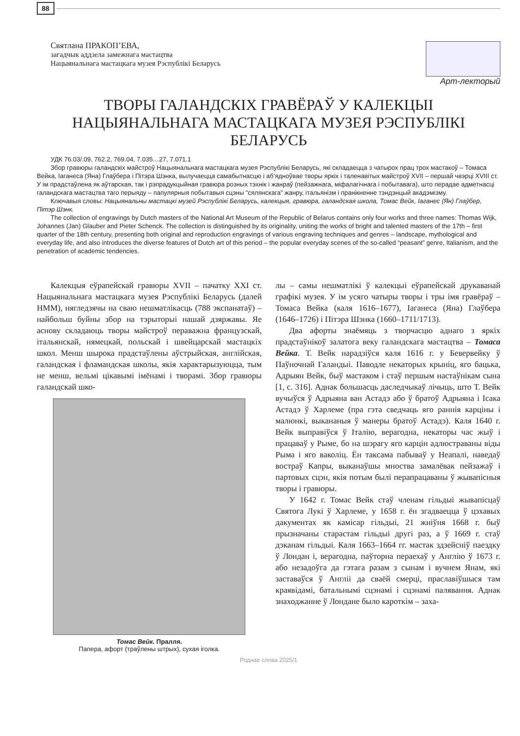88
Святлана ПРАКОП’ЕВА,
загадчык аддзела замежнага мастацтва
Нацыянальнага мастацкага музея Рэспублікі Беларусь
Арт-лекторый
ТВОРЫ ГАЛАНДСКІХ ГРАВЁРАЎ У КАЛЕКЦЫІ
НАЦЫЯНАЛЬНАГА МАСТАЦКАГА МУЗЕЯ РЭСПУБЛІКІ БЕЛАРУСЬ
УДК 76.03/.09, 762.2, 769.04, 7.035…27, 7.071.1
Збор гравюры галандскіх майстроў Нацыянальнага мастацкага музея Рэспублікі Беларусь, які складаецца з чатырох прац трох мастакоў – Томаса Вейка, Іаганеса (Яна) Глаўбера і Пітэра Шэнка, вылучаецца самабытнасцю і аб’ядноўвае творы яркіх і таленавітых майстроў XVII – першай чвэрці XVIII ст. У ім прадстаўлена як аўтарская, так і рэпрадукцыйная гравюра розных тэхнік і жанраў (пейзажнага, міфалагічнага і побытавага), што перадае адметнасці галандскага мастацтва таго перыяду – папулярныя побытавыя сцэны “сялянскага” жанру, італьянізм і пранікненне тэндэнцый акадэмізму.
Ключавыя словы: Нацыянальны мастацкі музей Рэспублікі Беларусь, калекцыя, гравюра, галандская школа, Томас Вейк, Іаганес (Ян) Глаўбер, Пітэр Шэнк.
The collection of engravings by Dutch masters of the National Art Museum of the Republic of Belarus contains only four works and three names: Thomas Wijk, Johannes (Jan) Glauber and Pieter Schenck. The collection is distinguished by its originality, uniting the works of bright and talented masters of the 17th – first quarter of the 18th century, presenting both original and reproduction engravings of various engraving techniques and genres – landscape, mythological and everyday life, and also introduces the diverse features of Dutch art of this period – the popular everyday scenes of the so-called “peasant” genre, Italianism, and the penetration of academic tendencies.
Калекцыя еўрапейскай гравюры XVII – пачатку XXI ст. Нацыянальнага мастацкага музея Рэспублікі Беларусь (далей НММ), нягледзячы на сваю нешматлікасць (788 экспанатаў) – найбольш буйны збор на тэрыторыі нашай дзяржавы. Яе аснову складаюць творы майстроў пераважна французскай, італьянскай, нямецкай, польскай і швейцарскай мастацкіх школ. Менш шырока прадстаўлены аўстрыйская, англійская, галандская і фламандская школы, якія характарызуюцца, тым не менш, вельмі цікавымі імёнамі і творамі. Збор гравюры галандскай шко-
Томас Вейк. Пралля.
Папера, афорт (траўлены штрых), сухая іголка.
лы – самы нешматлікі ў калекцыі еўрапейскай друкаванай графікі музея. У ім усяго чатыры творы і тры імя гравёраў – Томаса Вейка (каля 1616–1677), Іаганеса (Яна) Глаўбера (1646–1726) і Пітэра Шэнка (1660–1711/1713).
Два афорты знаёмяць з творчасцю аднаго з яркіх прадстаўнікоў залатога веку галандскага мастацтва – Томаса Вейка. Т. Вейк нарадзіўся каля 1616 г. у Бевервейку ў Паўночнай Галандыі. Паводле некаторых крыніц, яго бацька, Адрыян Вейк, быў мастаком і стаў першым настаўнікам сына [1, с. 316]. Аднак большасць даследчыкаў лічыць, што Т. Вейк вучыўся ў Адрыяна ван Астадэ або ў братоў Адрыяна і Ісака Астадэ ў Харлеме (пра гэта сведчаць яго раннія карціны і малюнкі, выкананыя ў манеры братоў Астадэ). Каля 1640 г. Вейк выправіўся ў Італію, верагодна, некаторы час жыў і працаваў у Рыме, бо на шэрагу яго карцін адлюстраваны віды Рыма і яго ваколіц. Ён таксама пабываў у Неапалі, наведаў востраў Капры, выканаўшы мноства замалёвак пейзажаў і партовых сцэн, якія потым былі перапрацаваны ў жывапісныя творы і гравюры.
У 1642 г. Томас Вейк стаў членам гільдыі жывапісцаў Святога Лукі ў Харлеме, у 1658 г. ён згадваецца ў цэхавых дакументах як камісар гільдыі, 21 жніўня 1668 г. быў прызначаны старастам гільдыі другі раз, а ў 1669 г. стаў дэканам гільдыі. Каля 1663–1664 гг. мастак здзейсніў паездку ў Лондан і, верагодна, паўторна пераехаў у Англію ў 1673 г. або незадоўга да гэтага разам з сынам і вучнем Янам, які заставаўся ў Англіі да сваёй смерці, праславіўшыся там краявідамі, батальнымі сцэнамі і сцэнамі палявання. Аднак знаходжанне ў Лондане было кароткім – заха-
Роднае слова 2025/1